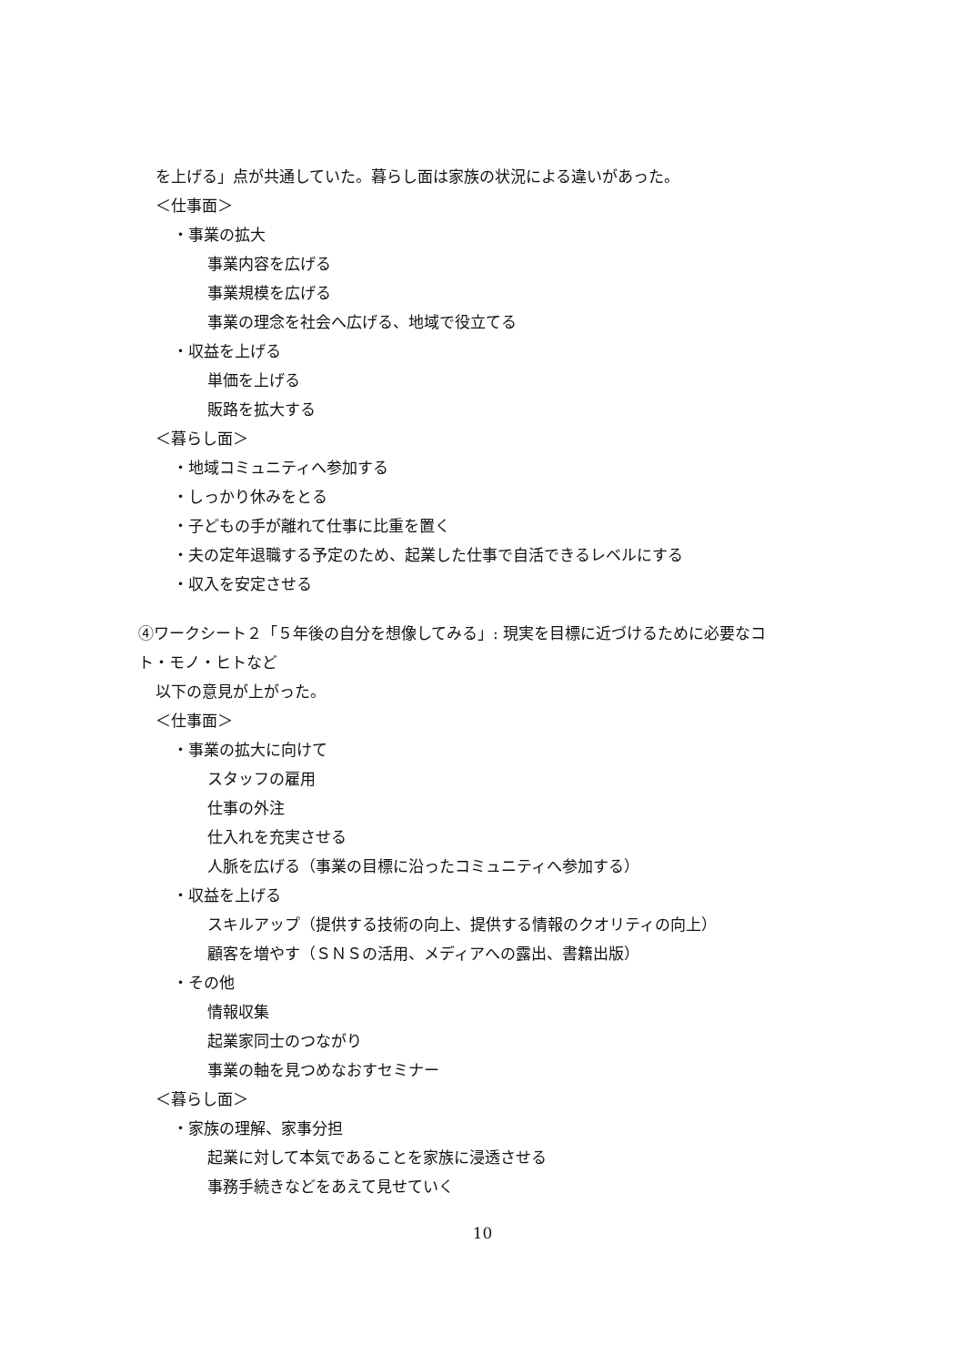を上げる」点が共通していた。暮らし面は家族の状況による違いがあった。
＜仕事面＞
・事業の拡大
事業内容を広げる
事業規模を広げる
事業の理念を社会へ広げる、地域で役立てる
・収益を上げる
単価を上げる
販路を拡大する
＜暮らし面＞
・地域コミュニティへ参加する
・しっかり休みをとる
・子どもの手が離れて仕事に比重を置く
・夫の定年退職する予定のため、起業した仕事で自活できるレベルにする
・収入を安定させる
④ワークシート２「５年後の自分を想像してみる」: 現実を目標に近づけるために必要なコ
ト・モノ・ヒトなど
以下の意見が上がった。
＜仕事面＞
・事業の拡大に向けて
スタッフの雇用
仕事の外注
仕入れを充実させる
人脈を広げる（事業の目標に沿ったコミュニティへ参加する）
・収益を上げる
スキルアップ（提供する技術の向上、提供する情報のクオリティの向上）
顧客を増やす（ＳＮＳの活用、メディアへの露出、書籍出版）
・その他
情報収集
起業家同士のつながり
事業の軸を見つめなおすセミナー
＜暮らし面＞
・家族の理解、家事分担
起業に対して本気であることを家族に浸透させる
事務手続きなどをあえて見せていく
10